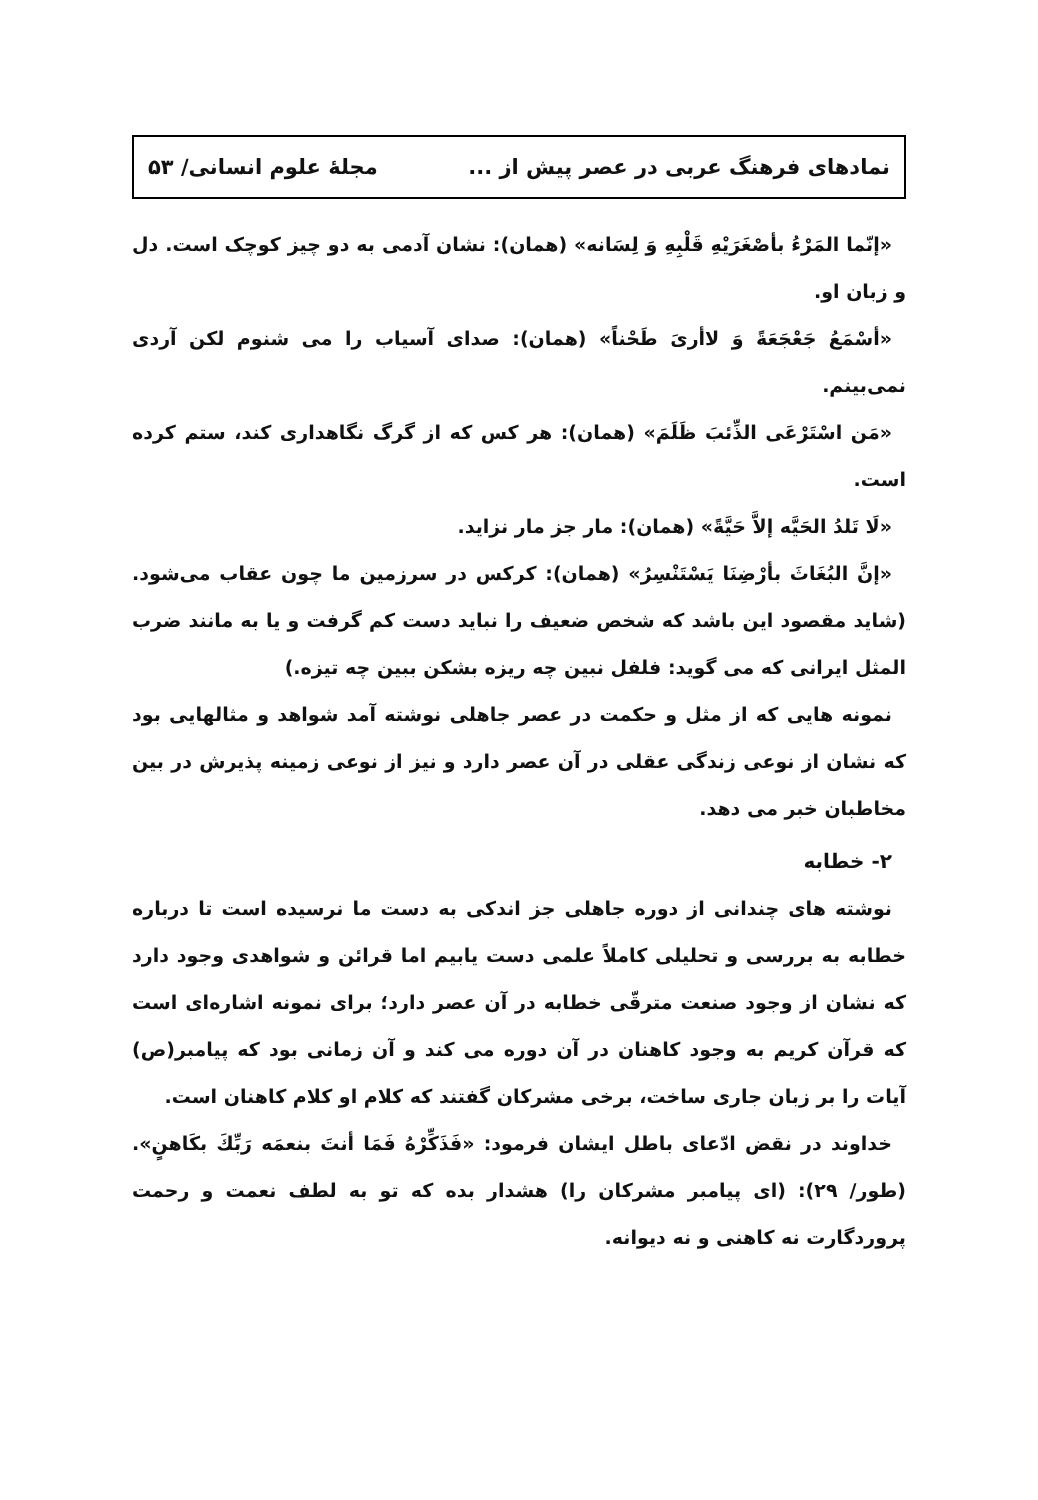نمادهای فرهنگ عربی در عصر پیش از ... مجلهٔ علوم انسانی/ ۵۳
«إنّما المَرْءُ بأصْغَرَيْهِ قَلْبِهِ وَ لِسَانه» (همان): نشان آدمی به دو چیز کوچک است. دل و زبان او.
«أسْمَعُ جَعْجَعَةً وَ لاأرىَ طَحْناً» (همان): صدای آسیاب را می شنوم لکن آردی نمی‌بینم.
«مَن اسْتَرْعَى الذِّئبَ ظَلَمَ» (همان): هر کس که از گرگ نگاهداری کند، ستم کرده است.
«لَا تَلدُ الحَيَّه إلاَّ حَيَّةً» (همان): مار جز مار نزاید.
«إنَّ البُغَاثَ بأرْضِنَا يَسْتَنْسِرُ» (همان): کرکس در سرزمین ما چون عقاب می‌شود. (شاید مقصود این باشد که شخص ضعیف را نباید دست کم گرفت و یا به مانند ضرب المثل ایرانی که می گوید: فلفل نبین چه ریزه بشکن ببین چه تیزه.)
نمونه هایی که از مثل و حکمت در عصر جاهلی نوشته آمد شواهد و مثالهایی بود که نشان از نوعی زندگی عقلی در آن عصر دارد و نیز از نوعی زمینه پذیرش در بین مخاطبان خبر می دهد.
۲- خطابه
نوشته های چندانی از دوره جاهلی جز اندکی به دست ما نرسیده است تا درباره خطابه به بررسی و تحلیلی کاملاً علمی دست یابیم اما قرائن و شواهدی وجود دارد که نشان از وجود صنعت مترقّی خطابه در آن عصر دارد؛ برای نمونه اشاره‌ای است که قرآن کریم به وجود کاهنان در آن دوره می کند و آن زمانی بود که پیامبر(ص) آیات را بر زبان جاری ساخت، برخی مشرکان گفتند که کلام او کلام کاهنان است.
خداوند در نقض ادّعای باطل ایشان فرمود: «فَذَكِّرْهُ فَمَا أنتَ بنعمَه رَبِّكَ بكَاهنٍ». (طور/ ۲۹): (ای پیامبر مشرکان را) هشدار بده که تو به لطف نعمت و رحمت پروردگارت نه کاهنی و نه دیوانه.